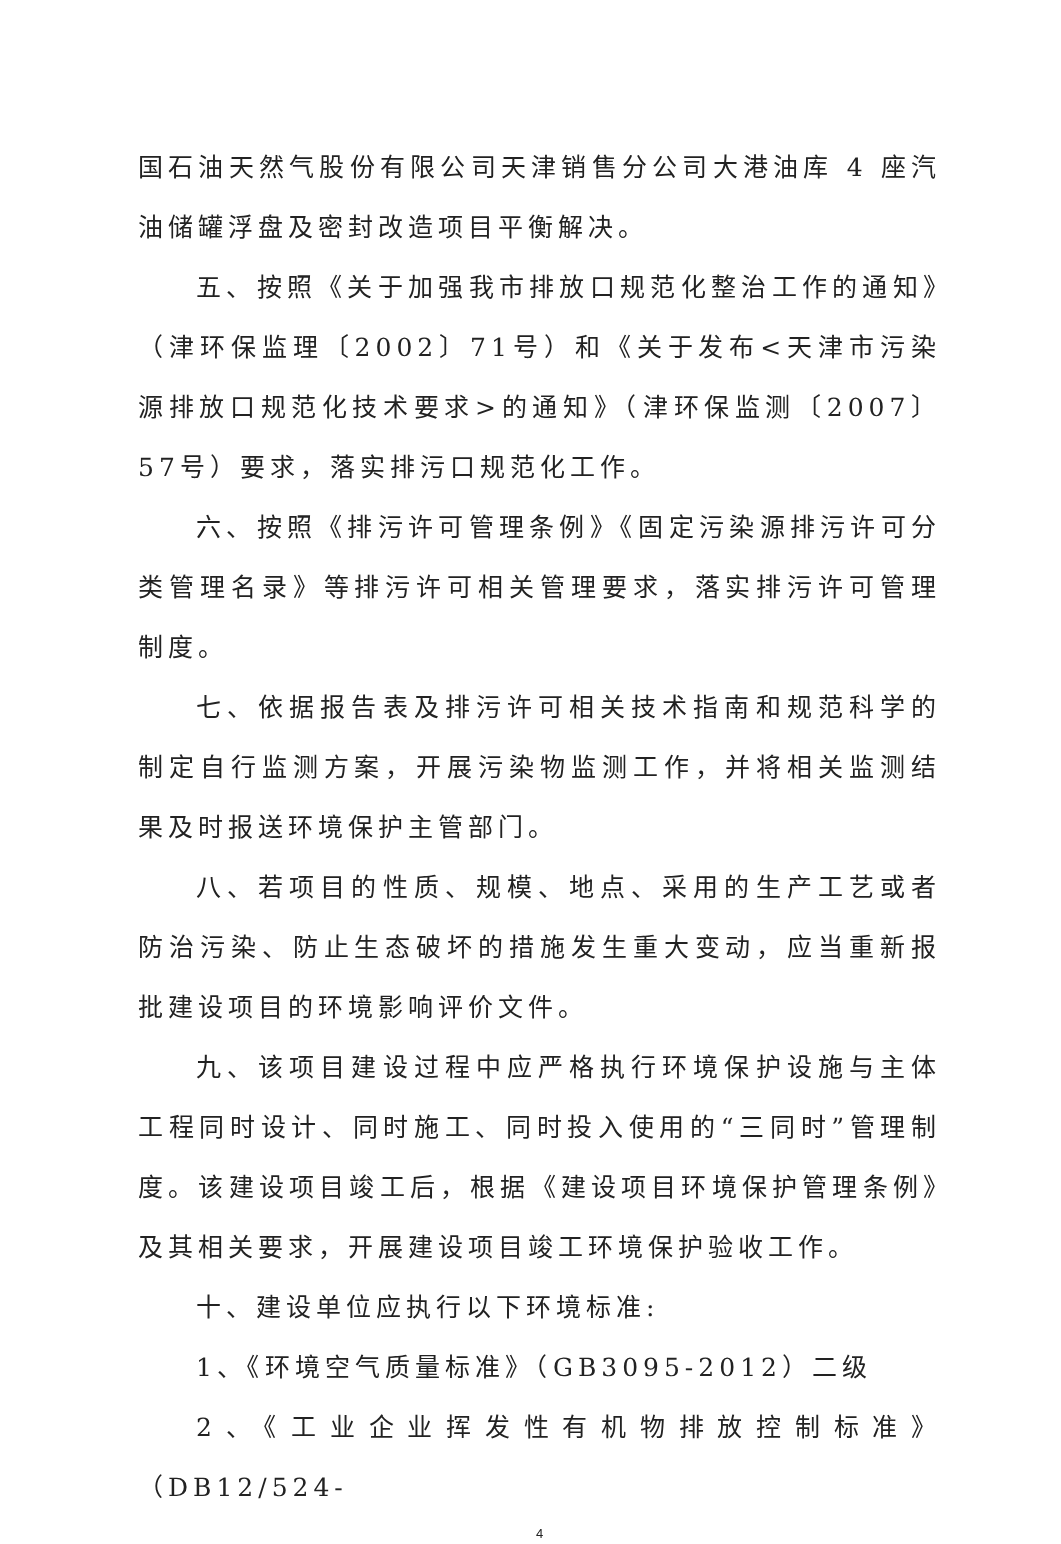国石油天然气股份有限公司天津销售分公司大港油库 4 座汽油储罐浮盘及密封改造项目平衡解决。
五、按照《关于加强我市排放口规范化整治工作的通知》（津环保监理〔2002〕71号）和《关于发布<天津市污染源排放口规范化技术要求>的通知》（津环保监测〔2007〕57号）要求，落实排污口规范化工作。
六、按照《排污许可管理条例》《固定污染源排污许可分类管理名录》等排污许可相关管理要求，落实排污许可管理制度。
七、依据报告表及排污许可相关技术指南和规范科学的制定自行监测方案，开展污染物监测工作，并将相关监测结果及时报送环境保护主管部门。
八、若项目的性质、规模、地点、采用的生产工艺或者防治污染、防止生态破坏的措施发生重大变动，应当重新报批建设项目的环境影响评价文件。
九、该项目建设过程中应严格执行环境保护设施与主体工程同时设计、同时施工、同时投入使用的“三同时”管理制度。该建设项目竣工后，根据《建设项目环境保护管理条例》及其相关要求，开展建设项目竣工环境保护验收工作。
十、建设单位应执行以下环境标准:
1、《环境空气质量标准》（GB3095-2012）二级
2、《工业企业挥发性有机物排放控制标准》（DB12/524-
4